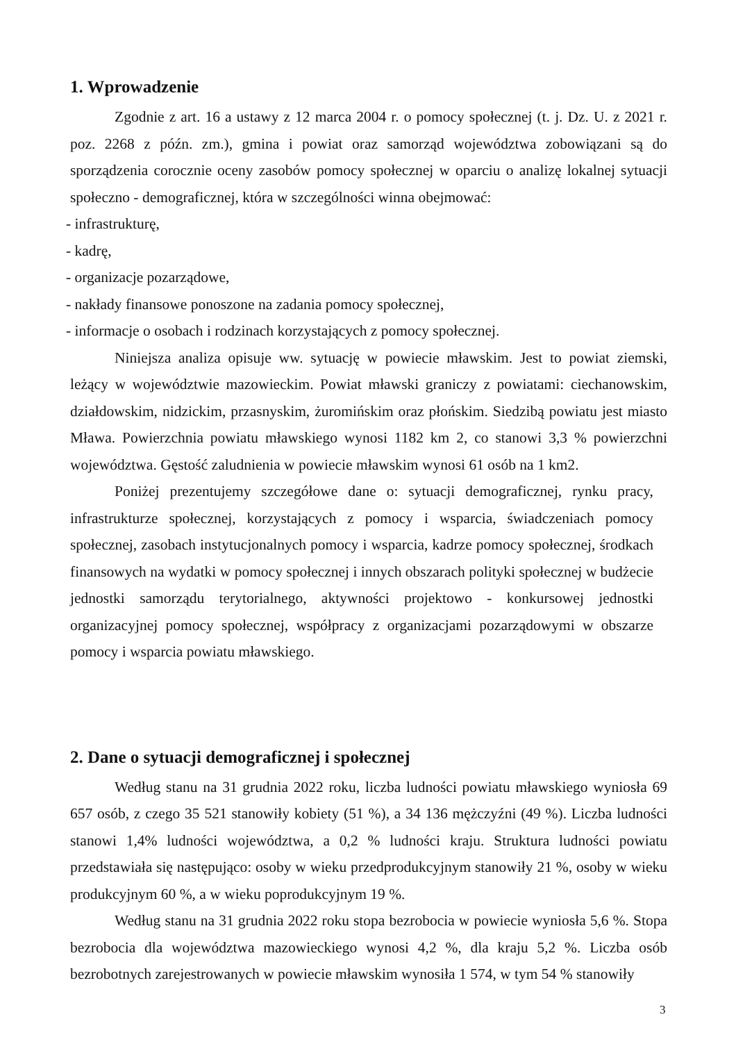1. Wprowadzenie
Zgodnie z art. 16 a ustawy z 12 marca 2004 r. o pomocy społecznej (t. j. Dz. U. z 2021 r. poz. 2268 z późn. zm.), gmina i powiat oraz samorząd województwa zobowiązani są do sporządzenia corocznie oceny zasobów pomocy społecznej w oparciu o analizę lokalnej sytuacji społeczno - demograficznej, która w szczególności winna obejmować:
- infrastrukturę,
- kadrę,
- organizacje pozarządowe,
- nakłady finansowe ponoszone na zadania pomocy społecznej,
- informacje o osobach i rodzinach korzystających z pomocy społecznej.
Niniejsza analiza opisuje ww. sytuację w powiecie mławskim. Jest to powiat ziemski, leżący w województwie mazowieckim. Powiat mławski graniczy z powiatami: ciechanowskim, działdowskim, nidzickim, przasnyskim, żuromińskim oraz płońskim. Siedzibą powiatu jest miasto Mława. Powierzchnia powiatu mławskiego wynosi 1182 km 2, co stanowi 3,3 % powierzchni województwa. Gęstość zaludnienia w powiecie mławskim wynosi 61 osób na 1 km2.
Poniżej prezentujemy szczegółowe dane o: sytuacji demograficznej, rynku pracy, infrastrukturze społecznej, korzystających z pomocy i wsparcia, świadczeniach pomocy społecznej, zasobach instytucjonalnych pomocy i wsparcia, kadrze pomocy społecznej, środkach finansowych na wydatki w pomocy społecznej i innych obszarach polityki społecznej w budżecie jednostki samorządu terytorialnego, aktywności projektowo - konkursowej jednostki organizacyjnej pomocy społecznej, współpracy z organizacjami pozarządowymi w obszarze pomocy i wsparcia powiatu mławskiego.
2. Dane o sytuacji demograficznej i społecznej
Według stanu na 31 grudnia 2022 roku, liczba ludności powiatu mławskiego wyniosła 69 657 osób, z czego 35 521 stanowiły kobiety (51 %), a 34 136 mężczyźni (49 %). Liczba ludności stanowi 1,4% ludności województwa, a 0,2 % ludności kraju. Struktura ludności powiatu przedstawiała się następująco: osoby w wieku przedprodukcyjnym stanowiły 21 %, osoby w wieku produkcyjnym 60 %, a w wieku poprodukcyjnym 19 %.
Według stanu na 31 grudnia 2022 roku stopa bezrobocia w powiecie wyniosła 5,6 %. Stopa bezrobocia dla województwa mazowieckiego wynosi 4,2 %, dla kraju 5,2 %. Liczba osób bezrobotnych zarejestrowanych w powiecie mławskim wynosiła 1 574, w tym 54 % stanowiły
3